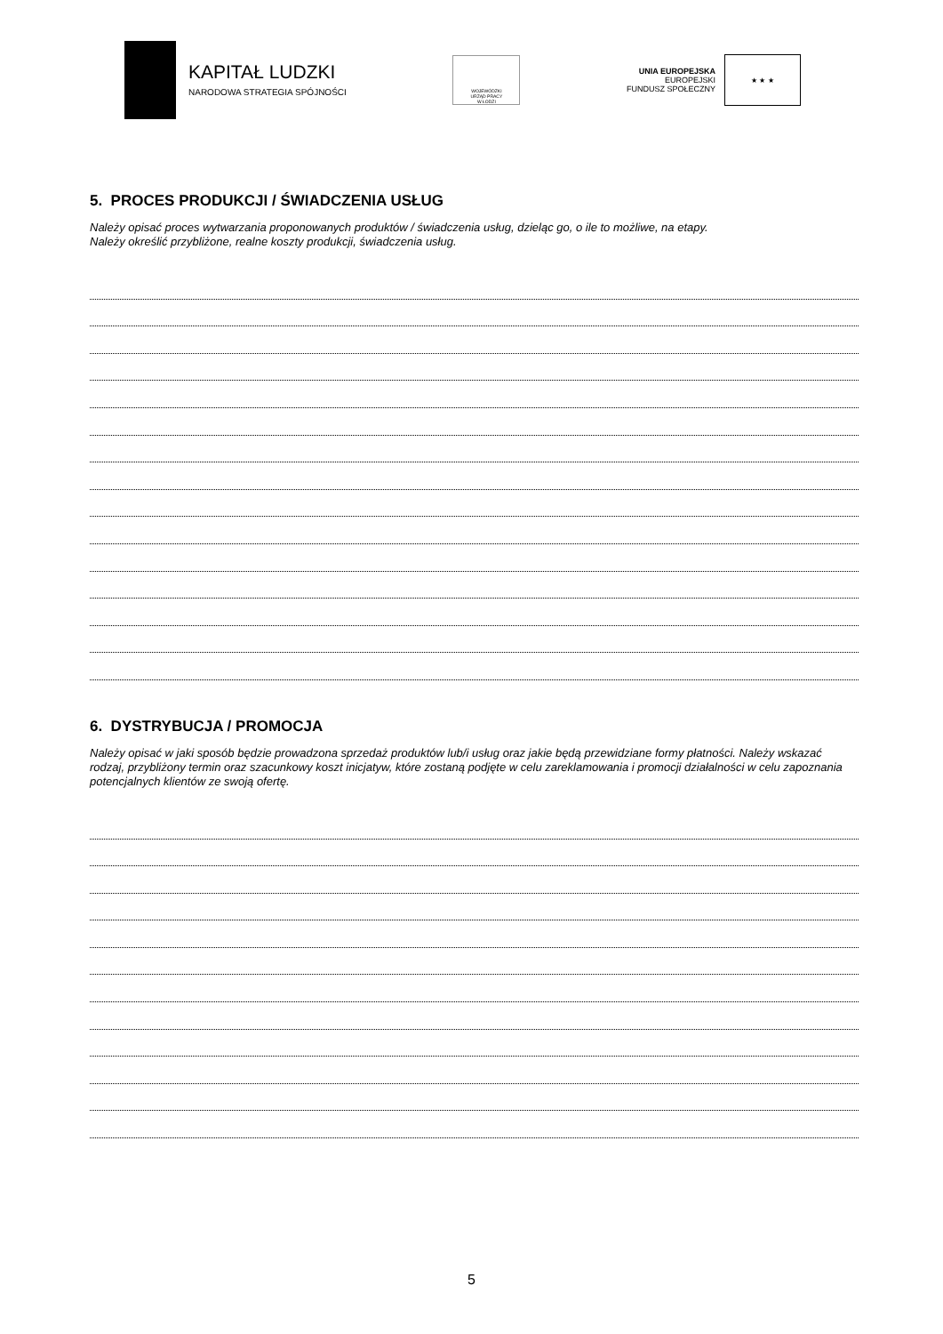KAPITAŁ LUDZKI
NARODOWA STRATEGIA SPÓJNOŚCI
WOJEWÓDZKI
URZĄD PRACY
W ŁODZI
UNIA EUROPEJSKA
EUROPEJSKI
FUNDUSZ SPOŁECZNY
★ ★ ★
5. PROCES PRODUKCJI / ŚWIADCZENIA USŁUG
Należy opisać proces wytwarzania proponowanych produktów / świadczenia usług, dzieląc go, o ile to możliwe, na etapy.
Należy określić przybliżone, realne koszty produkcji, świadczenia usług.
6. DYSTRYBUCJA / PROMOCJA
Należy opisać w jaki sposób będzie prowadzona sprzedaż produktów lub/i usług oraz jakie będą przewidziane formy płatności. Należy wskazać rodzaj, przybliżony termin oraz szacunkowy koszt inicjatyw, które zostaną podjęte w celu zareklamowania i promocji działalności w celu zapoznania potencjalnych klientów ze swoją ofertę.
5